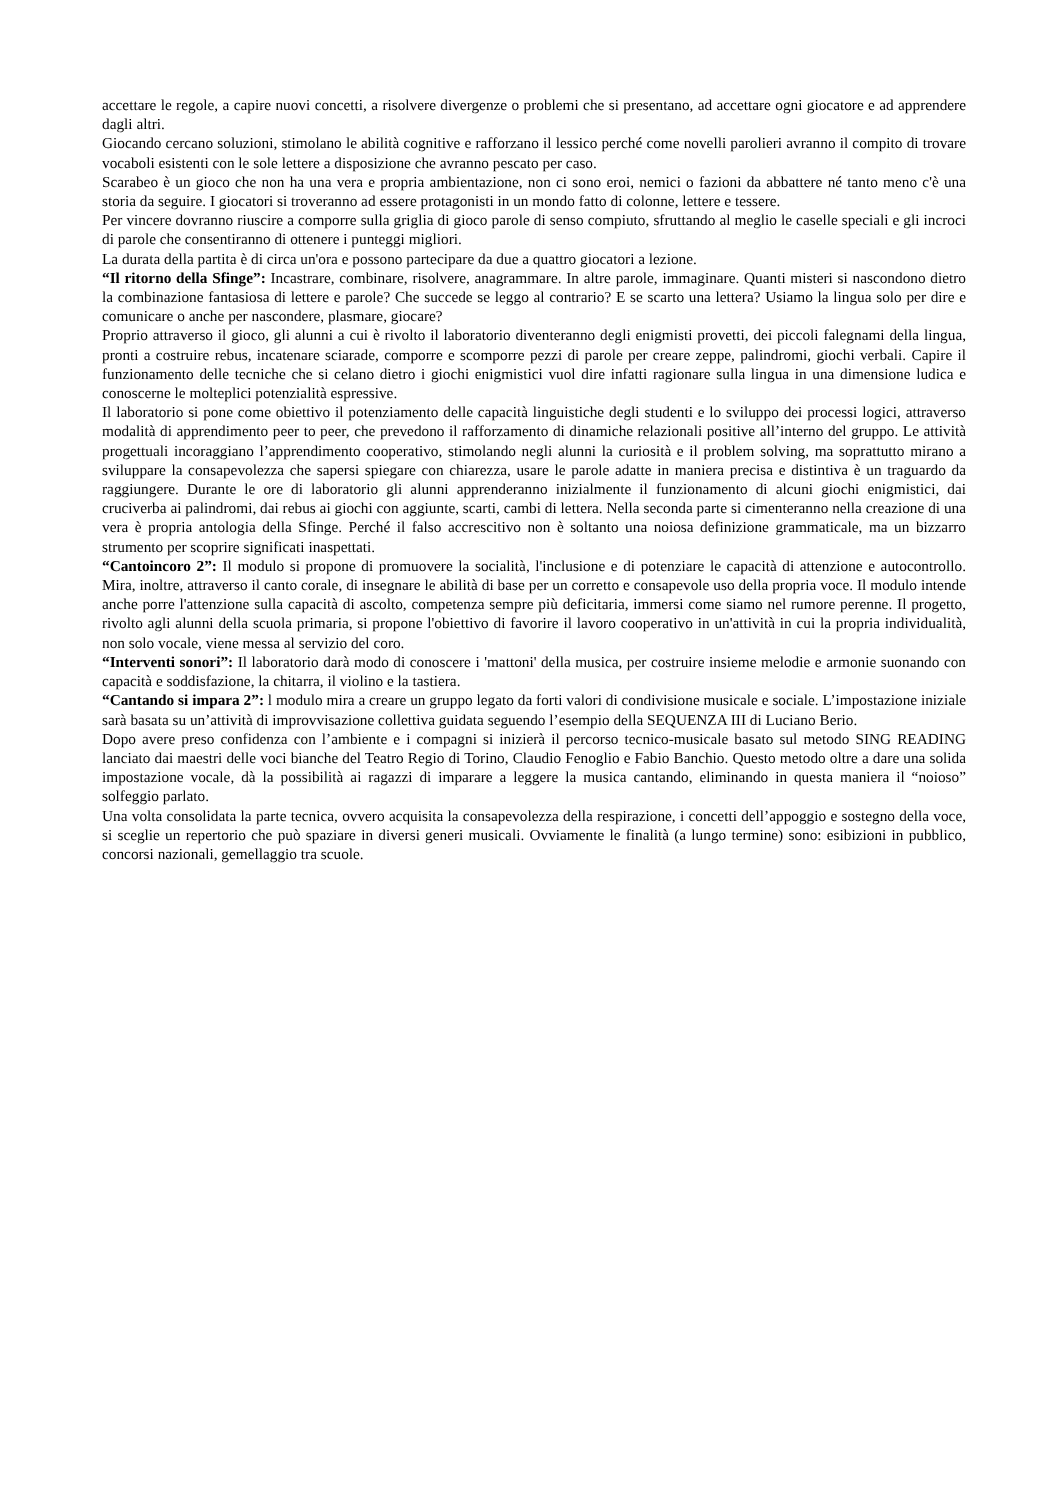accettare le regole, a capire nuovi concetti, a risolvere divergenze o problemi che si presentano, ad accettare ogni giocatore e ad apprendere dagli altri.
Giocando cercano soluzioni, stimolano le abilità cognitive e rafforzano il lessico perché come novelli parolieri avranno il compito di trovare vocaboli esistenti con le sole lettere a disposizione che avranno pescato per caso.
Scarabeo è un gioco che non ha una vera e propria ambientazione, non ci sono eroi, nemici o fazioni da abbattere né tanto meno c'è una storia da seguire. I giocatori si troveranno ad essere protagonisti in un mondo fatto di colonne, lettere e tessere.
Per vincere dovranno riuscire a comporre sulla griglia di gioco parole di senso compiuto, sfruttando al meglio le caselle speciali e gli incroci di parole che consentiranno di ottenere i punteggi migliori.
La durata della partita è di circa un'ora e possono partecipare da due a quattro giocatori a lezione.
“Il ritorno della Sfinge”: Incastrare, combinare, risolvere, anagrammare. In altre parole, immaginare. Quanti misteri si nascondono dietro la combinazione fantasiosa di lettere e parole? Che succede se leggo al contrario? E se scarto una lettera? Usiamo la lingua solo per dire e comunicare o anche per nascondere, plasmare, giocare?
Proprio attraverso il gioco, gli alunni a cui è rivolto il laboratorio diventeranno degli enigmisti provetti, dei piccoli falegnami della lingua, pronti a costruire rebus, incatenare sciarade, comporre e scomporre pezzi di parole per creare zeppe, palindromi, giochi verbali. Capire il funzionamento delle tecniche che si celano dietro i giochi enigmistici vuol dire infatti ragionare sulla lingua in una dimensione ludica e conoscerne le molteplici potenzialità espressive.
Il laboratorio si pone come obiettivo il potenziamento delle capacità linguistiche degli studenti e lo sviluppo dei processi logici, attraverso modalità di apprendimento peer to peer, che prevedono il rafforzamento di dinamiche relazionali positive all’interno del gruppo. Le attività progettuali incoraggiano l’apprendimento cooperativo, stimolando negli alunni la curiosità e il problem solving, ma soprattutto mirano a sviluppare la consapevolezza che sapersi spiegare con chiarezza, usare le parole adatte in maniera precisa e distintiva è un traguardo da raggiungere. Durante le ore di laboratorio gli alunni apprenderanno inizialmente il funzionamento di alcuni giochi enigmistici, dai cruciverba ai palindromi, dai rebus ai giochi con aggiunte, scarti, cambi di lettera. Nella seconda parte si cimenteranno nella creazione di una vera è propria antologia della Sfinge. Perché il falso accrescitivo non è soltanto una noiosa definizione grammaticale, ma un bizzarro strumento per scoprire significati inaspettati.
“Cantoincoro 2”: Il modulo si propone di promuovere la socialità, l'inclusione e di potenziare le capacità di attenzione e autocontrollo. Mira, inoltre, attraverso il canto corale, di insegnare le abilità di base per un corretto e consapevole uso della propria voce. Il modulo intende anche porre l'attenzione sulla capacità di ascolto, competenza sempre più deficitaria, immersi come siamo nel rumore perenne. Il progetto, rivolto agli alunni della scuola primaria, si propone l'obiettivo di favorire il lavoro cooperativo in un'attività in cui la propria individualità, non solo vocale, viene messa al servizio del coro.
“Interventi sonori”: Il laboratorio darà modo di conoscere i 'mattoni' della musica, per costruire insieme melodie e armonie suonando con capacità e soddisfazione, la chitarra, il violino e la tastiera.
“Cantando si impara 2”: l modulo mira a creare un gruppo legato da forti valori di condivisione musicale e sociale. L’impostazione iniziale sarà basata su un’attività di improvvisazione collettiva guidata seguendo l’esempio della SEQUENZA III di Luciano Berio.
Dopo avere preso confidenza con l’ambiente e i compagni si inizierà il percorso tecnico-musicale basato sul metodo SING READING lanciato dai maestri delle voci bianche del Teatro Regio di Torino, Claudio Fenoglio e Fabio Banchio. Questo metodo oltre a dare una solida impostazione vocale, dà la possibilità ai ragazzi di imparare a leggere la musica cantando, eliminando in questa maniera il “noioso” solfeggio parlato.
Una volta consolidata la parte tecnica, ovvero acquisita la consapevolezza della respirazione, i concetti dell’appoggio e sostegno della voce, si sceglie un repertorio che può spaziare in diversi generi musicali. Ovviamente le finalità (a lungo termine) sono: esibizioni in pubblico, concorsi nazionali, gemellaggio tra scuole.